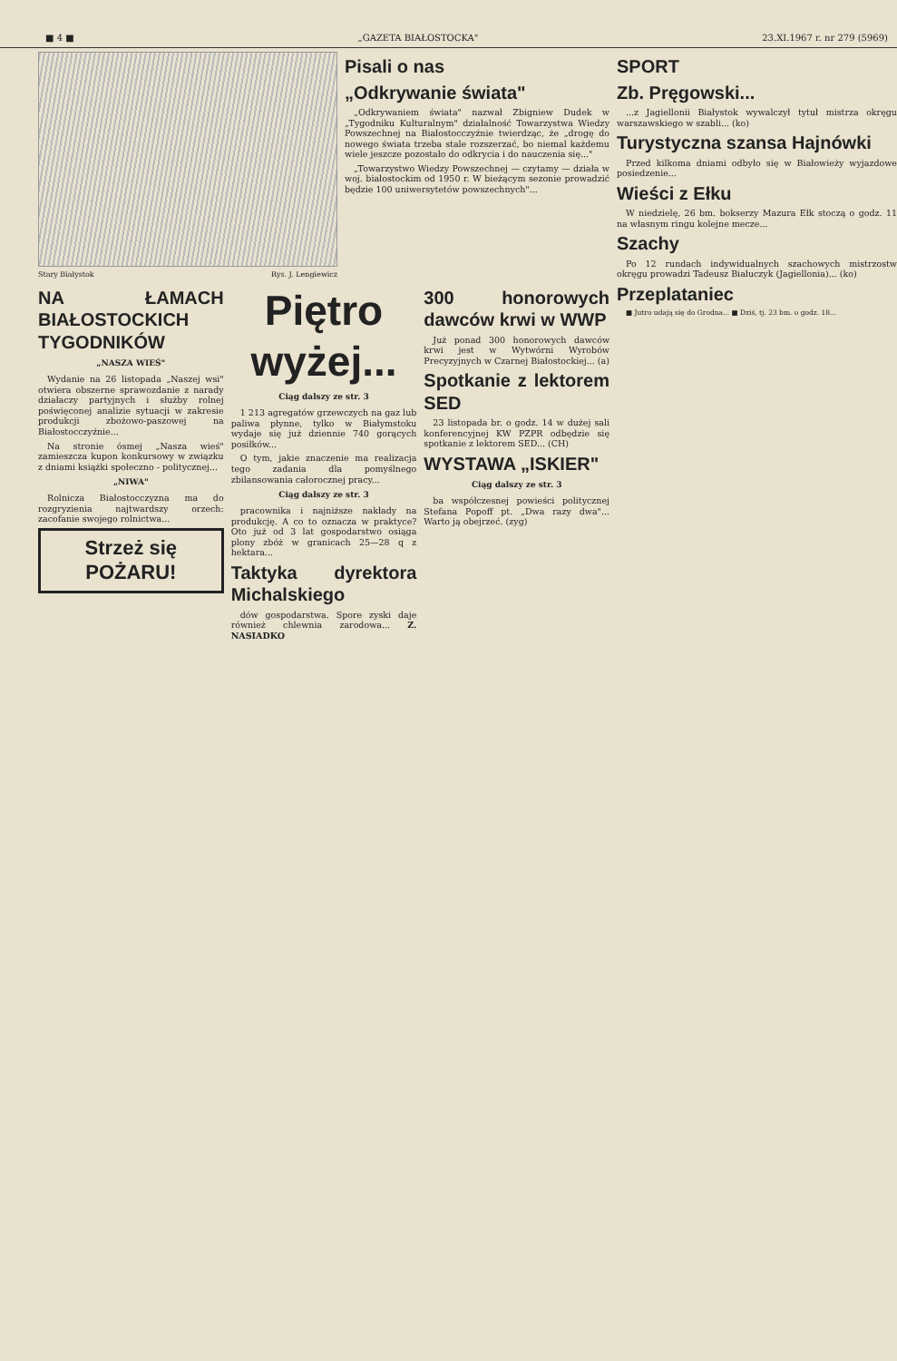■ 4 ■ „GAZETA BIAŁOSTOCKA" 23.XI.1967 r. nr 279 (5969)
Stary Białystok Rys. J. Lengiewicz
Pisali o nas
„Odkrywanie świata"
„Odkrywaniem świata" nazwał Zbigniew Dudek w „Tygodniku Kulturalnym" działalność Towarzystwa Wiedzy Powszechnej na Białostocczyźnie twierdząc, że „drogę do nowego świata trzeba stale rozszerzać, bo niemal każdemu wiele jeszcze pozostało do odkrycia i do nauczenia się..."
„Towarzystwo Wiedzy Powszechnej — czytamy — działa w woj. białostockim od 1950 r. W bieżącym sezonie prowadzić będzie 100 uniwersytetów powszechnych"...
NA ŁAMACH BIAŁOSTOCKICH TYGODNIKÓW
„NASZA WIEŚ"
Wydanie na 26 listopada „Naszej wsi" otwiera obszerne sprawozdanie z narady działaczy partyjnych i służby rolnej poświęconej analizie sytuacji w zakresie produkcji zbożowo-paszowej na Białostocczyźnie...
Na stronie ósmej „Nasza wieś" zamieszcza kupon konkursowy w związku z dniami książki społeczno - politycznej...
„NIWA"
Rolnicza Białostocczyzna ma do rozgryzienia najtwardszy orzech: zacofanie swojego rolnictwa...
Strzeż się POŻARU!
Piętro wyżej...
Ciąg dalszy ze str. 3
1 213 agregatów grzewczych na gaz lub paliwa płynne, tylko w Białymstoku wydaje się już dziennie 740 gorących posiłków...
O tym, jakie znaczenie ma realizacja tego zadania dla pomyślnego zbilansowania całorocznej pracy...
Ciąg dalszy ze str. 3
pracownika i najniższe nakłady na produkcję. A co to oznacza w praktyce? Oto już od 3 lat gospodarstwo osiąga plony zbóż w granicach 25—28 q z hektara...
Taktyka dyrektora Michalskiego
dów gospodarstwa. Spore zyski daje również chlewnia zarodowa... Z. NASIADKO
300 honorowych dawców krwi w WWP
Już ponad 300 honorowych dawców krwi jest w Wytwórni Wyrobów Precyzyjnych w Czarnej Białostockiej... (a)
Spotkanie z lektorem SED
23 listopada br. o godz. 14 w dużej sali konferencyjnej KW PZPR odbędzie się spotkanie z lektorem SED... (CH)
WYSTAWA „ISKIER"
Ciąg dalszy ze str. 3
ba współczesnej powieści politycznej Stefana Popoff pt. „Dwa razy dwa"... Warto ją obejrzeć. (zyg)
SPORT
Zb. Pręgowski...
...z Jagiellonii Białystok wywalczył tytuł mistrza okręgu warszawskiego w szabli... (ko)
Turystyczna szansa Hajnówki
Przed kilkoma dniami odbyło się w Białowieży wyjazdowe posiedzenie...
Wieści z Ełku
W niedzielę, 26 bm. bokserzy Mazura Ełk stoczą o godz. 11 na własnym ringu kolejne mecze...
Szachy
Po 12 rundach indywidualnych szachowych mistrzostw okręgu prowadzi Tadeusz Białuczyk (Jagiellonia)... (ko)
Przeplataniec
■ Jutro udają się do Grodna... ■ Dziś, tj. 23 bm. o godz. 18...